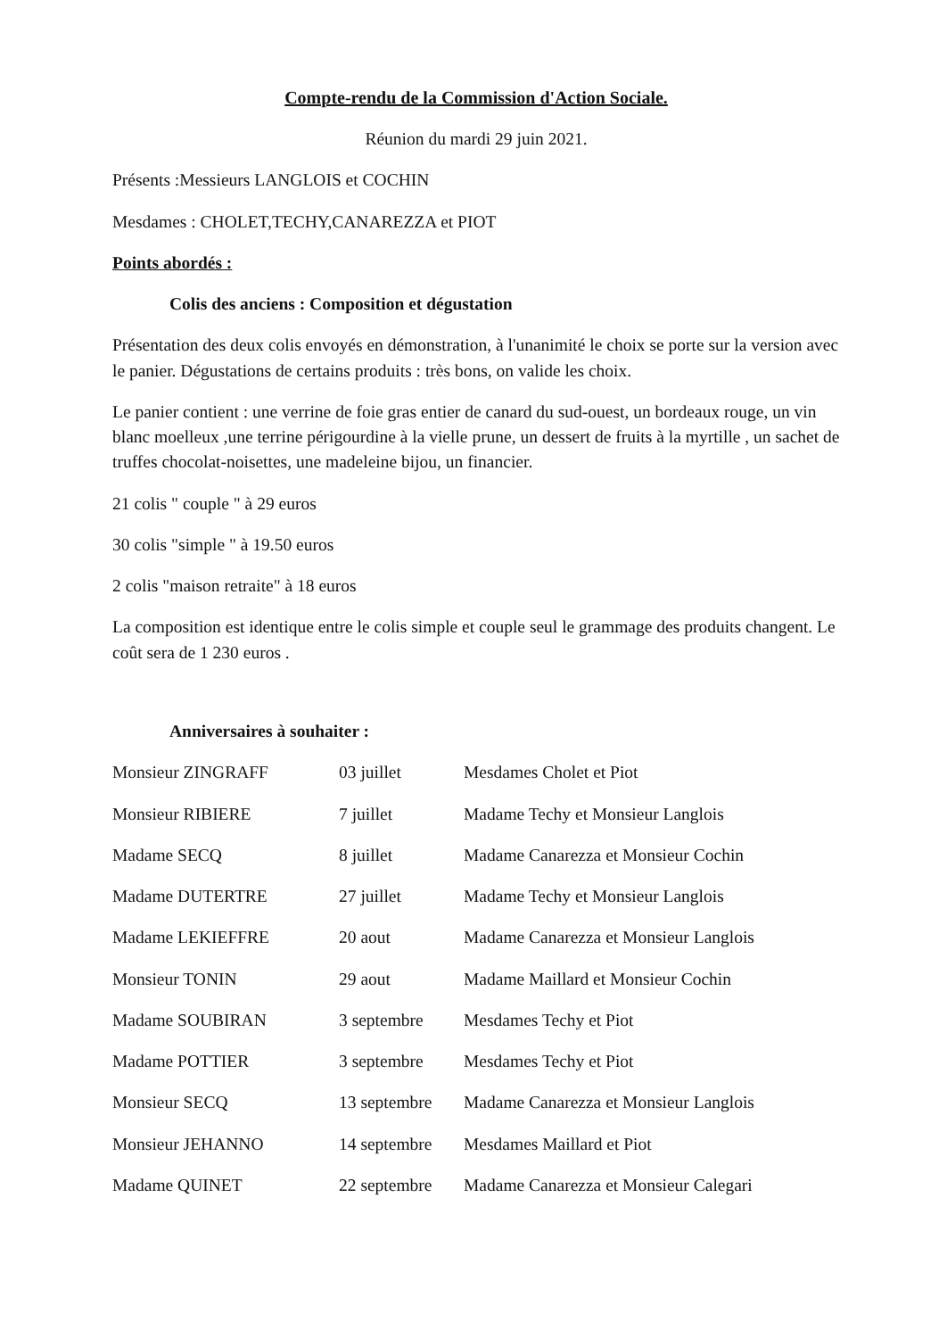Compte-rendu de la Commission d'Action Sociale.
Réunion du mardi 29 juin 2021.
Présents :Messieurs LANGLOIS et COCHIN
Mesdames : CHOLET,TECHY,CANAREZZA et PIOT
Points abordés :
Colis des anciens : Composition et dégustation
Présentation des deux colis envoyés en démonstration, à l'unanimité le choix se porte sur la version avec le panier. Dégustations de certains produits : très bons, on valide les choix.
Le panier contient : une verrine de foie gras entier de canard du sud-ouest, un bordeaux rouge, un vin blanc moelleux ,une terrine périgourdine à la vielle prune, un dessert de fruits à la myrtille , un sachet de truffes chocolat-noisettes, une madeleine bijou, un financier.
21 colis " couple " à 29 euros
30 colis "simple " à 19.50 euros
2 colis "maison retraite" à 18 euros
La composition est identique entre le colis simple et couple seul le grammage des produits changent. Le coût sera de 1 230 euros .
Anniversaires à souhaiter :
| Monsieur ZINGRAFF | 03 juillet | Mesdames Cholet et Piot |
| Monsieur RIBIERE | 7 juillet | Madame Techy et Monsieur Langlois |
| Madame SECQ | 8 juillet | Madame Canarezza et Monsieur Cochin |
| Madame DUTERTRE | 27 juillet | Madame Techy et Monsieur Langlois |
| Madame LEKIEFFRE | 20 aout | Madame Canarezza et Monsieur Langlois |
| Monsieur TONIN | 29 aout | Madame Maillard et Monsieur Cochin |
| Madame SOUBIRAN | 3 septembre | Mesdames Techy et Piot |
| Madame POTTIER | 3 septembre | Mesdames Techy et Piot |
| Monsieur SECQ | 13 septembre | Madame Canarezza et Monsieur Langlois |
| Monsieur JEHANNO | 14 septembre | Mesdames Maillard et Piot |
| Madame QUINET | 22 septembre | Madame Canarezza et Monsieur Calegari |